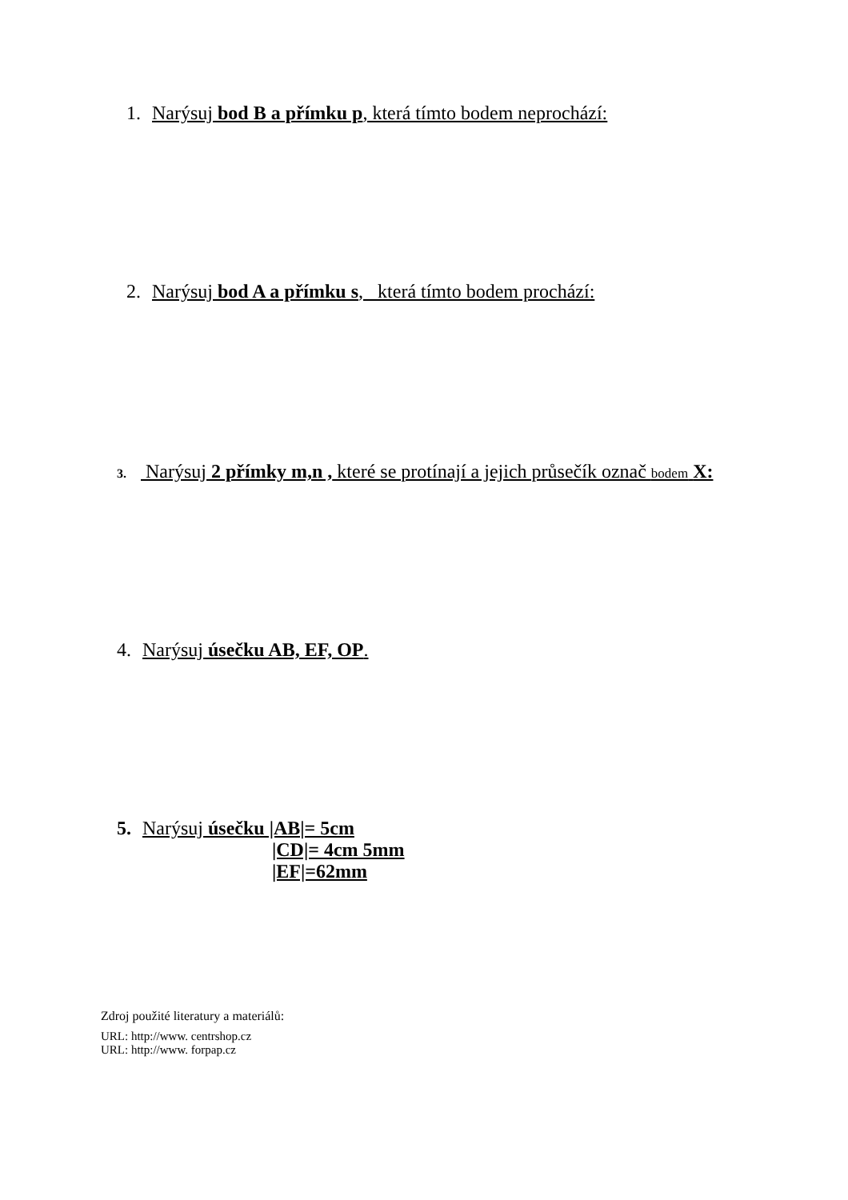1. Narýsuj bod B a přímku p, která tímto bodem neprochází:
2. Narýsuj bod A a přímku s, která tímto bodem prochází:
3. Narýsuj 2 přímky m,n , které se protínají a jejich průsečík označ bodem X:
4. Narýsuj úsečku AB, EF, OP.
5. Narýsuj úsečku |AB|= 5cm
|CD|= 4cm 5mm
|EF|=62mm
Zdroj použité literatury a materiálů:
URL: http://www. centrshop.cz
URL: http://www. forpap.cz